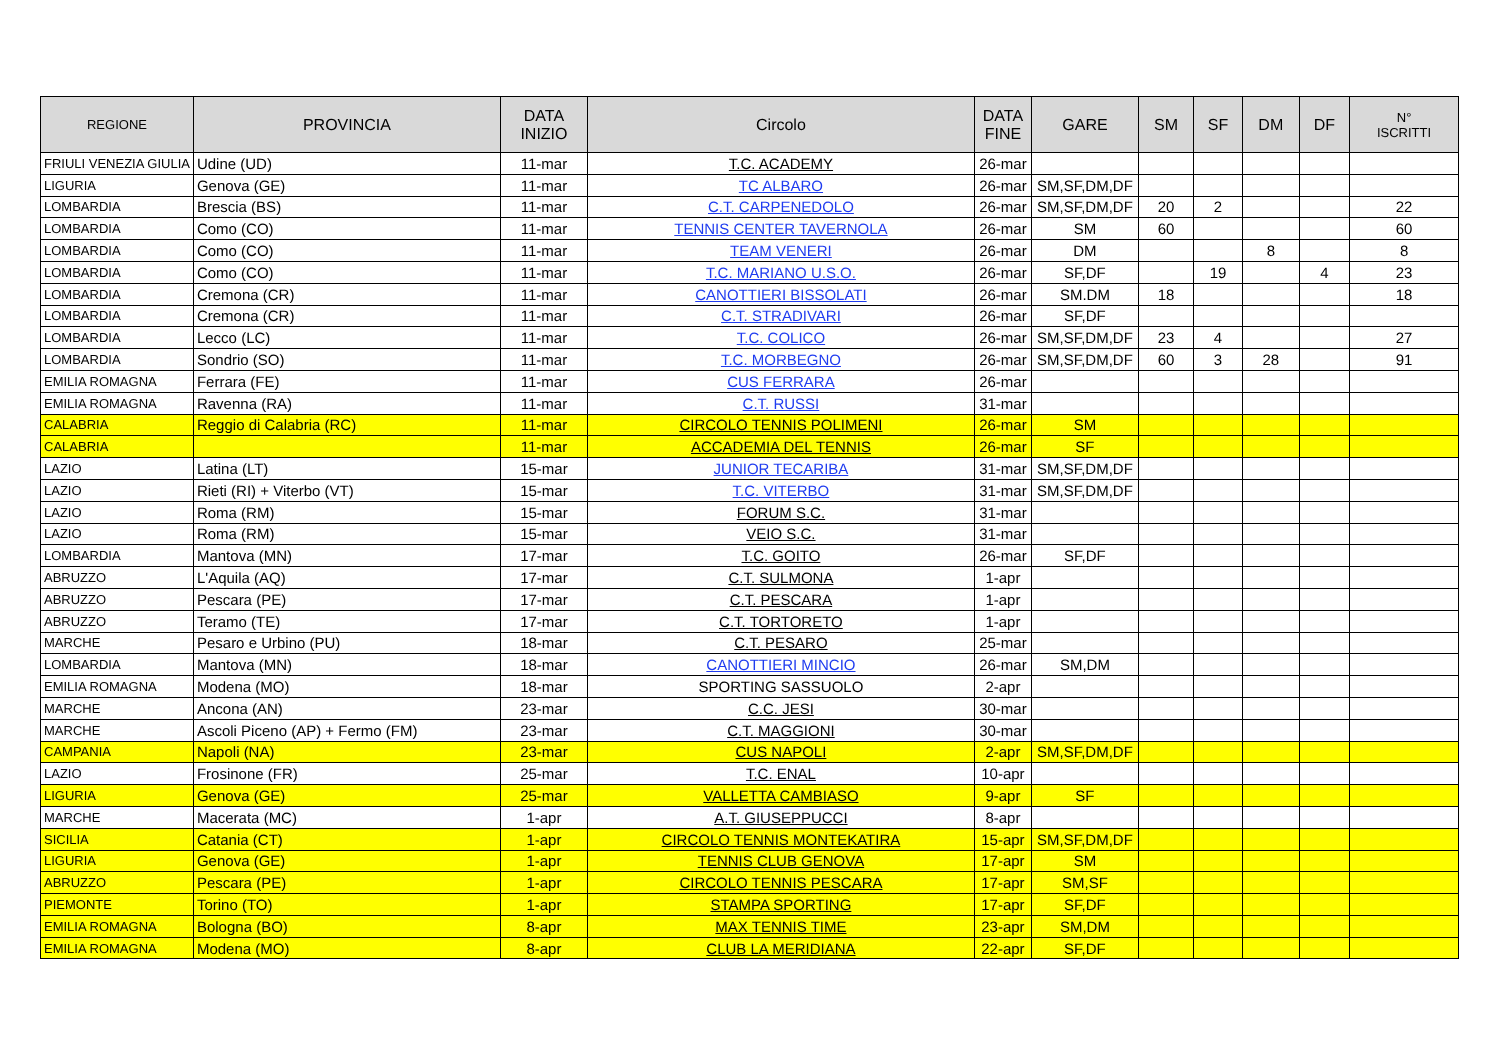| REGIONE | PROVINCIA | DATA INIZIO | Circolo | DATA FINE | GARE | SM | SF | DM | DF | N° ISCRITTI |
| --- | --- | --- | --- | --- | --- | --- | --- | --- | --- | --- |
| FRIULI VENEZIA GIULIA | Udine (UD) | 11-mar | T.C. ACADEMY | 26-mar | | | | | | |
| LIGURIA | Genova (GE) | 11-mar | TC ALBARO | 26-mar | SM,SF,DM,DF | | | | | |
| LOMBARDIA | Brescia (BS) | 11-mar | C.T. CARPENEDOLO | 26-mar | SM,SF,DM,DF | 20 | 2 | | | 22 |
| LOMBARDIA | Como (CO) | 11-mar | TENNIS CENTER TAVERNOLA | 26-mar | SM | 60 | | | | 60 |
| LOMBARDIA | Como (CO) | 11-mar | TEAM VENERI | 26-mar | DM | | | 8 | | 8 |
| LOMBARDIA | Como (CO) | 11-mar | T.C. MARIANO U.S.O. | 26-mar | SF,DF | | 19 | | 4 | 23 |
| LOMBARDIA | Cremona (CR) | 11-mar | CANOTTIERI BISSOLATI | 26-mar | SM.DM | 18 | | | | 18 |
| LOMBARDIA | Cremona (CR) | 11-mar | C.T. STRADIVARI | 26-mar | SF,DF | | | | | |
| LOMBARDIA | Lecco (LC) | 11-mar | T.C. COLICO | 26-mar | SM,SF,DM,DF | 23 | 4 | | | 27 |
| LOMBARDIA | Sondrio (SO) | 11-mar | T.C. MORBEGNO | 26-mar | SM,SF,DM,DF | 60 | 3 | 28 | | 91 |
| EMILIA ROMAGNA | Ferrara (FE) | 11-mar | CUS FERRARA | 26-mar | | | | | | |
| EMILIA ROMAGNA | Ravenna (RA) | 11-mar | C.T. RUSSI | 31-mar | | | | | | |
| CALABRIA | Reggio di Calabria (RC) | 11-mar | CIRCOLO TENNIS POLIMENI | 26-mar | SM | | | | | |
| CALABRIA | | 11-mar | ACCADEMIA DEL TENNIS | 26-mar | SF | | | | | |
| LAZIO | Latina (LT) | 15-mar | JUNIOR TECARIBA | 31-mar | SM,SF,DM,DF | | | | | |
| LAZIO | Rieti (RI) + Viterbo (VT) | 15-mar | T.C. VITERBO | 31-mar | SM,SF,DM,DF | | | | | |
| LAZIO | Roma (RM) | 15-mar | FORUM S.C. | 31-mar | | | | | | |
| LAZIO | Roma (RM) | 15-mar | VEIO S.C. | 31-mar | | | | | | |
| LOMBARDIA | Mantova (MN) | 17-mar | T.C. GOITO | 26-mar | SF,DF | | | | | |
| ABRUZZO | L'Aquila (AQ) | 17-mar | C.T. SULMONA | 1-apr | | | | | | |
| ABRUZZO | Pescara (PE) | 17-mar | C.T. PESCARA | 1-apr | | | | | | |
| ABRUZZO | Teramo (TE) | 17-mar | C.T. TORTORETO | 1-apr | | | | | | |
| MARCHE | Pesaro e Urbino (PU) | 18-mar | C.T. PESARO | 25-mar | | | | | | |
| LOMBARDIA | Mantova (MN) | 18-mar | CANOTTIERI MINCIO | 26-mar | SM,DM | | | | | |
| EMILIA ROMAGNA | Modena (MO) | 18-mar | SPORTING SASSUOLO | 2-apr | | | | | | |
| MARCHE | Ancona (AN) | 23-mar | C.C. JESI | 30-mar | | | | | | |
| MARCHE | Ascoli Piceno (AP) + Fermo (FM) | 23-mar | C.T. MAGGIONI | 30-mar | | | | | | |
| CAMPANIA | Napoli (NA) | 23-mar | CUS NAPOLI | 2-apr | SM,SF,DM,DF | | | | | |
| LAZIO | Frosinone (FR) | 25-mar | T.C. ENAL | 10-apr | | | | | | |
| LIGURIA | Genova (GE) | 25-mar | VALLETTA CAMBIASO | 9-apr | SF | | | | | |
| MARCHE | Macerata (MC) | 1-apr | A.T. GIUSEPPUCCI | 8-apr | | | | | | |
| SICILIA | Catania (CT) | 1-apr | CIRCOLO TENNIS MONTEKATIRA | 15-apr | SM,SF,DM,DF | | | | | |
| LIGURIA | Genova (GE) | 1-apr | TENNIS CLUB GENOVA | 17-apr | SM | | | | | |
| ABRUZZO | Pescara (PE) | 1-apr | CIRCOLO TENNIS PESCARA | 17-apr | SM,SF | | | | | |
| PIEMONTE | Torino (TO) | 1-apr | STAMPA SPORTING | 17-apr | SF,DF | | | | | |
| EMILIA ROMAGNA | Bologna (BO) | 8-apr | MAX TENNIS TIME | 23-apr | SM,DM | | | | | |
| EMILIA ROMAGNA | Modena (MO) | 8-apr | CLUB LA MERIDIANA | 22-apr | SF,DF | | | | | |